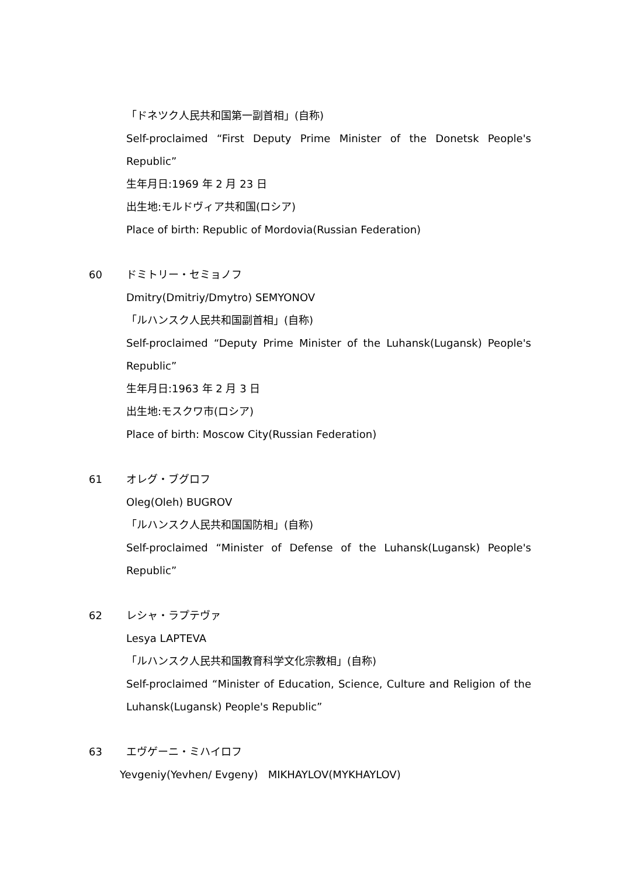「ドネツク人民共和国第一副首相」(自称)
Self-proclaimed “First Deputy Prime Minister of the Donetsk People's
Republic”
生年月日:1969 年 2 月 23 日
出生地:モルドヴィア共和国(ロシア)
Place of birth: Republic of Mordovia(Russian Federation)
60 ドミトリー・セミョノフ
Dmitry(Dmitriy/Dmytro) SEMYONOV
「ルハンスク人民共和国副首相」(自称)
Self-proclaimed “Deputy Prime Minister of the Luhansk(Lugansk) People's
Republic”
生年月日:1963 年 2 月 3 日
出生地:モスクワ市(ロシア)
Place of birth: Moscow City(Russian Federation)
61 オレグ・ブグロフ
Oleg(Oleh) BUGROV
「ルハンスク人民共和国国防相」(自称)
Self-proclaimed “Minister of Defense of the Luhansk(Lugansk) People's
Republic”
62 レシャ・ラプテヴァ
Lesya LAPTEVA
「ルハンスク人民共和国教育科学文化宗教相」(自称)
Self-proclaimed “Minister of Education, Science, Culture and Religion of the
Luhansk(Lugansk) People's Republic”
63 エヴゲーニ・ミハイロフ
Yevgeniy(Yevhen/ Evgeny) MIKHAYLOV(MYKHAYLOV)